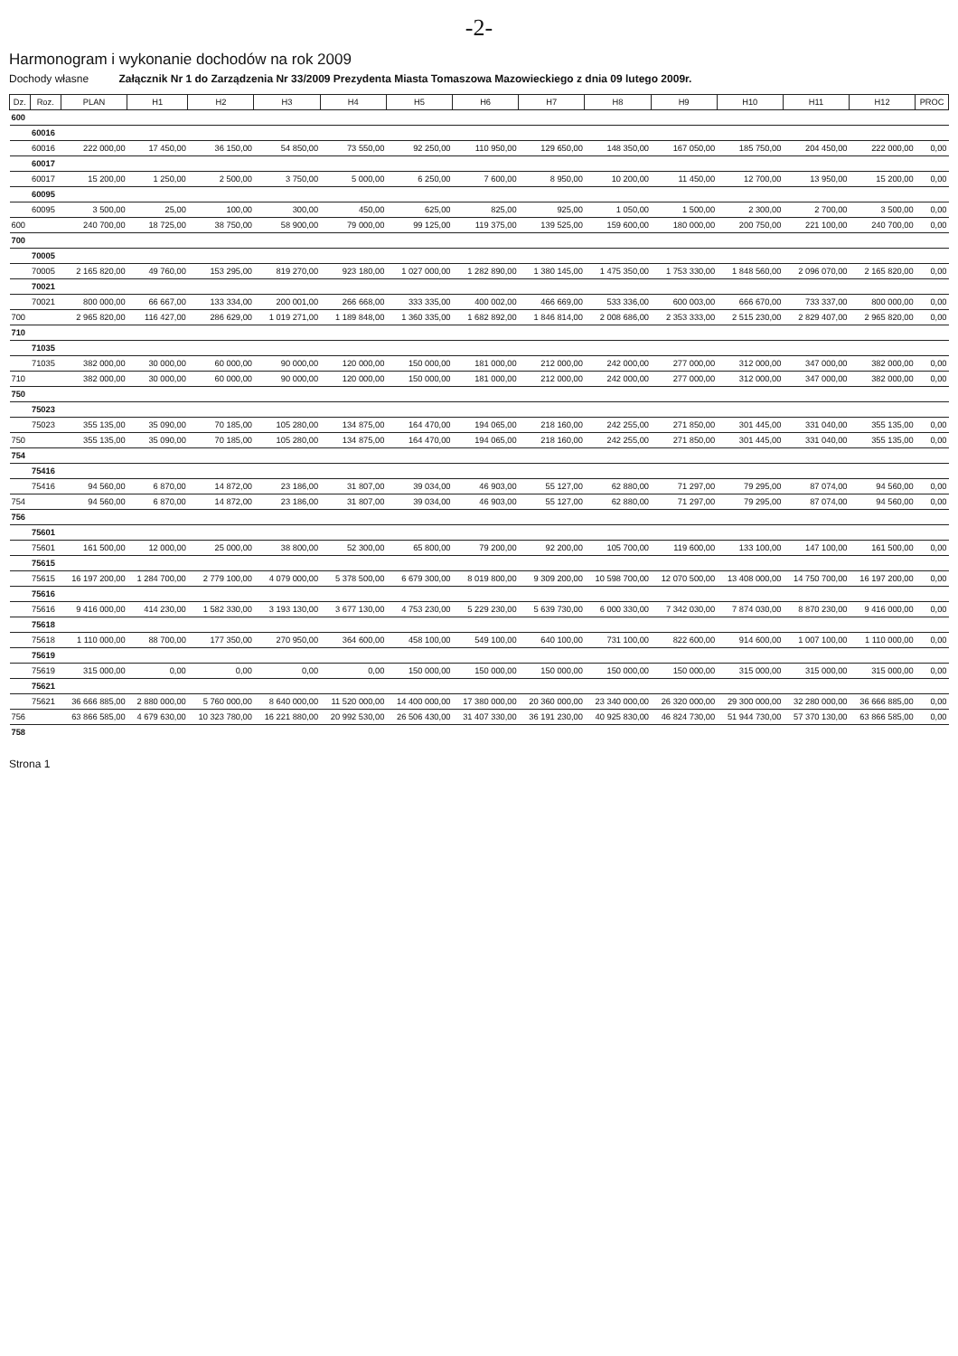-2-
Harmonogram i wykonanie dochodów na rok 2009
Dochody własne Załącznik Nr 1 do Zarządzenia Nr 33/2009 Prezydenta Miasta Tomaszowa Mazowieckiego z dnia 09 lutego 2009r.
| Dz. | Roz. | PLAN | H1 | H2 | H3 | H4 | H5 | H6 | H7 | H8 | H9 | H10 | H11 | H12 | PROC |
| --- | --- | --- | --- | --- | --- | --- | --- | --- | --- | --- | --- | --- | --- | --- | --- |
| 600 | | | | | | | | | | | | | | | |
| | 60016 | | | | | | | | | | | | | | |
| | 60016 | 222 000,00 | 17 450,00 | 36 150,00 | 54 850,00 | 73 550,00 | 92 250,00 | 110 950,00 | 129 650,00 | 148 350,00 | 167 050,00 | 185 750,00 | 204 450,00 | 222 000,00 | 0,00 |
| | 60017 | | | | | | | | | | | | | | |
| | 60017 | 15 200,00 | 1 250,00 | 2 500,00 | 3 750,00 | 5 000,00 | 6 250,00 | 7 600,00 | 8 950,00 | 10 200,00 | 11 450,00 | 12 700,00 | 13 950,00 | 15 200,00 | 0,00 |
| | 60095 | | | | | | | | | | | | | | |
| | 60095 | 3 500,00 | 25,00 | 100,00 | 300,00 | 450,00 | 625,00 | 825,00 | 925,00 | 1 050,00 | 1 500,00 | 2 300,00 | 2 700,00 | 3 500,00 | 0,00 |
| 600 | | 240 700,00 | 18 725,00 | 38 750,00 | 58 900,00 | 79 000,00 | 99 125,00 | 119 375,00 | 139 525,00 | 159 600,00 | 180 000,00 | 200 750,00 | 221 100,00 | 240 700,00 | 0,00 |
| 700 | | | | | | | | | | | | | | | |
| | 70005 | | | | | | | | | | | | | | |
| | 70005 | 2 165 820,00 | 49 760,00 | 153 295,00 | 819 270,00 | 923 180,00 | 1 027 000,00 | 1 282 890,00 | 1 380 145,00 | 1 475 350,00 | 1 753 330,00 | 1 848 560,00 | 2 096 070,00 | 2 165 820,00 | 0,00 |
| | 70021 | | | | | | | | | | | | | | |
| | 70021 | 800 000,00 | 66 667,00 | 133 334,00 | 200 001,00 | 266 668,00 | 333 335,00 | 400 002,00 | 466 669,00 | 533 336,00 | 600 003,00 | 666 670,00 | 733 337,00 | 800 000,00 | 0,00 |
| 700 | | 2 965 820,00 | 116 427,00 | 286 629,00 | 1 019 271,00 | 1 189 848,00 | 1 360 335,00 | 1 682 892,00 | 1 846 814,00 | 2 008 686,00 | 2 353 333,00 | 2 515 230,00 | 2 829 407,00 | 2 965 820,00 | 0,00 |
| 710 | | | | | | | | | | | | | | | |
| | 71035 | | | | | | | | | | | | | | |
| | 71035 | 382 000,00 | 30 000,00 | 60 000,00 | 90 000,00 | 120 000,00 | 150 000,00 | 181 000,00 | 212 000,00 | 242 000,00 | 277 000,00 | 312 000,00 | 347 000,00 | 382 000,00 | 0,00 |
| 710 | | 382 000,00 | 30 000,00 | 60 000,00 | 90 000,00 | 120 000,00 | 150 000,00 | 181 000,00 | 212 000,00 | 242 000,00 | 277 000,00 | 312 000,00 | 347 000,00 | 382 000,00 | 0,00 |
| 750 | | | | | | | | | | | | | | | |
| | 75023 | | | | | | | | | | | | | | |
| | 75023 | 355 135,00 | 35 090,00 | 70 185,00 | 105 280,00 | 134 875,00 | 164 470,00 | 194 065,00 | 218 160,00 | 242 255,00 | 271 850,00 | 301 445,00 | 331 040,00 | 355 135,00 | 0,00 |
| 750 | | 355 135,00 | 35 090,00 | 70 185,00 | 105 280,00 | 134 875,00 | 164 470,00 | 194 065,00 | 218 160,00 | 242 255,00 | 271 850,00 | 301 445,00 | 331 040,00 | 355 135,00 | 0,00 |
| 754 | | | | | | | | | | | | | | | |
| | 75416 | | | | | | | | | | | | | | |
| | 75416 | 94 560,00 | 6 870,00 | 14 872,00 | 23 186,00 | 31 807,00 | 39 034,00 | 46 903,00 | 55 127,00 | 62 880,00 | 71 297,00 | 79 295,00 | 87 074,00 | 94 560,00 | 0,00 |
| 754 | | 94 560,00 | 6 870,00 | 14 872,00 | 23 186,00 | 31 807,00 | 39 034,00 | 46 903,00 | 55 127,00 | 62 880,00 | 71 297,00 | 79 295,00 | 87 074,00 | 94 560,00 | 0,00 |
| 756 | | | | | | | | | | | | | | | |
| | 75601 | | | | | | | | | | | | | | |
| | 75601 | 161 500,00 | 12 000,00 | 25 000,00 | 38 800,00 | 52 300,00 | 65 800,00 | 79 200,00 | 92 200,00 | 105 700,00 | 119 600,00 | 133 100,00 | 147 100,00 | 161 500,00 | 0,00 |
| | 75615 | | | | | | | | | | | | | | |
| | 75615 | 16 197 200,00 | 1 284 700,00 | 2 779 100,00 | 4 079 000,00 | 5 378 500,00 | 6 679 300,00 | 8 019 800,00 | 9 309 200,00 | 10 598 700,00 | 12 070 500,00 | 13 408 000,00 | 14 750 700,00 | 16 197 200,00 | 0,00 |
| | 75616 | | | | | | | | | | | | | | |
| | 75616 | 9 416 000,00 | 414 230,00 | 1 582 330,00 | 3 193 130,00 | 3 677 130,00 | 4 753 230,00 | 5 229 230,00 | 5 639 730,00 | 6 000 330,00 | 7 342 030,00 | 7 874 030,00 | 8 870 230,00 | 9 416 000,00 | 0,00 |
| | 75618 | | | | | | | | | | | | | | |
| | 75618 | 1 110 000,00 | 88 700,00 | 177 350,00 | 270 950,00 | 364 600,00 | 458 100,00 | 549 100,00 | 640 100,00 | 731 100,00 | 822 600,00 | 914 600,00 | 1 007 100,00 | 1 110 000,00 | 0,00 |
| | 75619 | | | | | | | | | | | | | | |
| | 75619 | 315 000,00 | 0,00 | 0,00 | 0,00 | 0,00 | 150 000,00 | 150 000,00 | 150 000,00 | 150 000,00 | 150 000,00 | 315 000,00 | 315 000,00 | 315 000,00 | 0,00 |
| | 75621 | | | | | | | | | | | | | | |
| | 75621 | 36 666 885,00 | 2 880 000,00 | 5 760 000,00 | 8 640 000,00 | 11 520 000,00 | 14 400 000,00 | 17 380 000,00 | 20 360 000,00 | 23 340 000,00 | 26 320 000,00 | 29 300 000,00 | 32 280 000,00 | 36 666 885,00 | 0,00 |
| 756 | | 63 866 585,00 | 4 679 630,00 | 10 323 780,00 | 16 221 880,00 | 20 992 530,00 | 26 506 430,00 | 31 407 330,00 | 36 191 230,00 | 40 925 830,00 | 46 824 730,00 | 51 944 730,00 | 57 370 130,00 | 63 866 585,00 | 0,00 |
| 758 | | | | | | | | | | | | | | | |
Strona 1